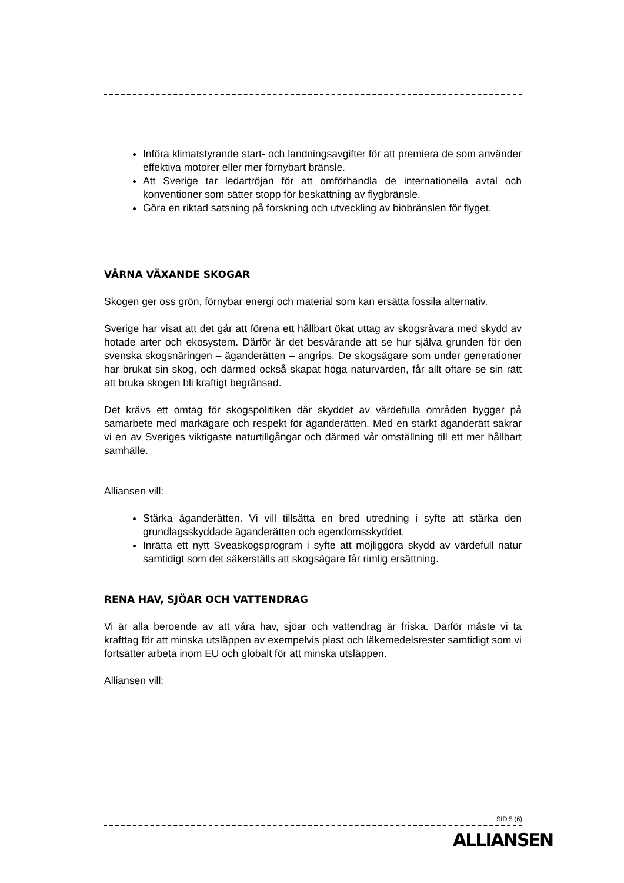Införa klimatstyrande start- och landningsavgifter för att premiera de som använder effektiva motorer eller mer förnybart bränsle.
Att Sverige tar ledartröjan för att omförhandla de internationella avtal och konventioner som sätter stopp för beskattning av flygbränsle.
Göra en riktad satsning på forskning och utveckling av biobränslen för flyget.
VÄRNA VÄXANDE SKOGAR
Skogen ger oss grön, förnybar energi och material som kan ersätta fossila alternativ.
Sverige har visat att det går att förena ett hållbart ökat uttag av skogsråvara med skydd av hotade arter och ekosystem. Därför är det besvärande att se hur själva grunden för den svenska skogsnäringen – äganderätten – angrips. De skogsägare som under generationer har brukat sin skog, och därmed också skapat höga naturvärden, får allt oftare se sin rätt att bruka skogen bli kraftigt begränsad.
Det krävs ett omtag för skogspolitiken där skyddet av värdefulla områden bygger på samarbete med markägare och respekt för äganderätten. Med en stärkt äganderätt säkrar vi en av Sveriges viktigaste naturtillgångar och därmed vår omställning till ett mer hållbart samhälle.
Alliansen vill:
Stärka äganderätten. Vi vill tillsätta en bred utredning i syfte att stärka den grundlagsskyddade äganderätten och egendomsskyddet.
Inrätta ett nytt Sveaskogsprogram i syfte att möjliggöra skydd av värdefull natur samtidigt som det säkerställs att skogsägare får rimlig ersättning.
RENA HAV, SJÖAR OCH VATTENDRAG
Vi är alla beroende av att våra hav, sjöar och vattendrag är friska. Därför måste vi ta krafttag för att minska utsläppen av exempelvis plast och läkemedelsrester samtidigt som vi fortsätter arbeta inom EU och globalt för att minska utsläppen.
Alliansen vill:
SID 5 (6)
ALLIANSEN